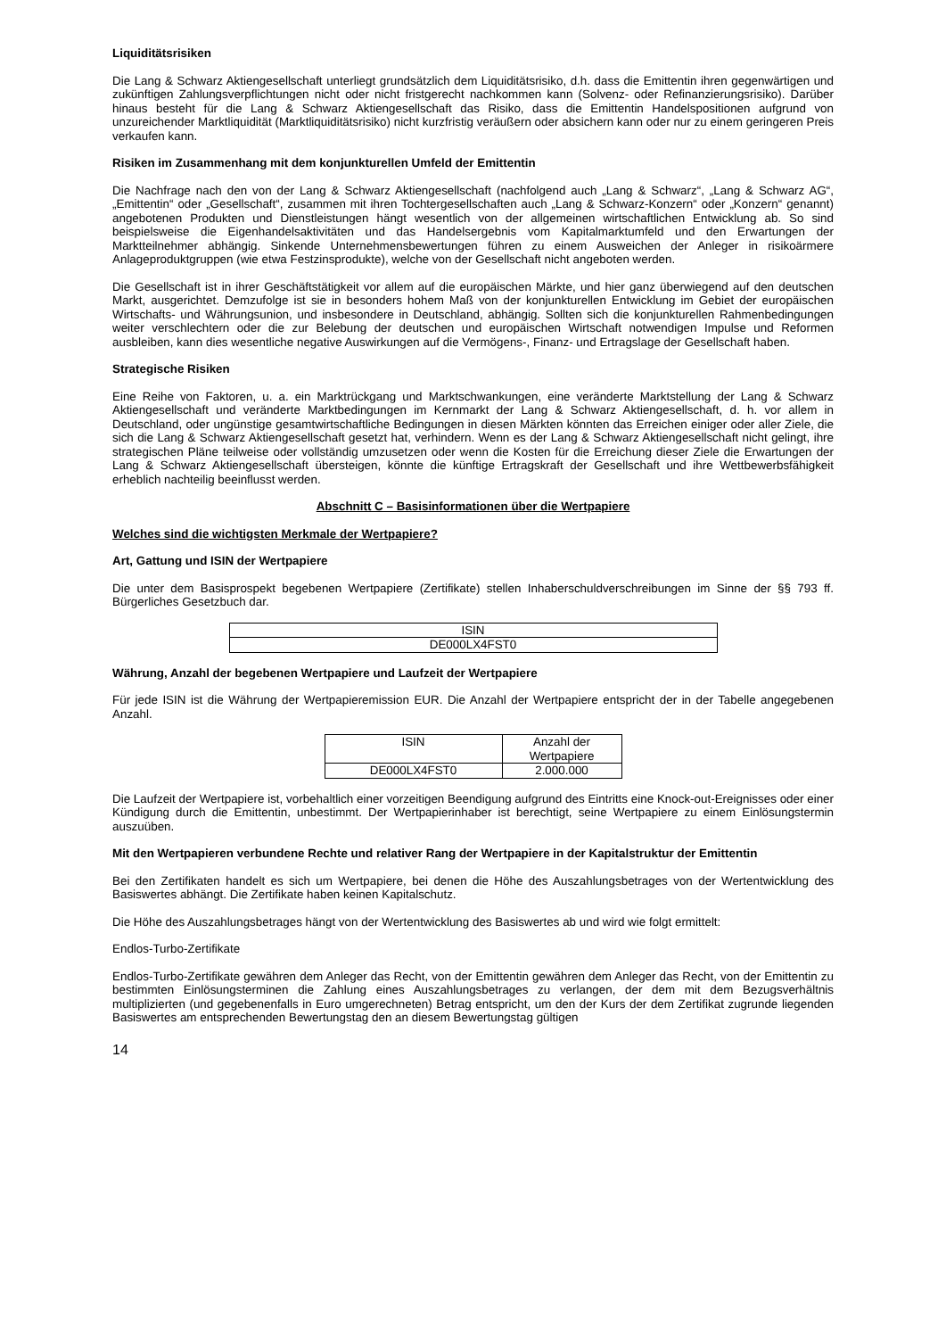Liquiditätsrisiken
Die Lang & Schwarz Aktiengesellschaft unterliegt grundsätzlich dem Liquiditätsrisiko, d.h. dass die Emittentin ihren gegenwärtigen und zukünftigen Zahlungsverpflichtungen nicht oder nicht fristgerecht nachkommen kann (Solvenz- oder Refinanzierungsrisiko). Darüber hinaus besteht für die Lang & Schwarz Aktiengesellschaft das Risiko, dass die Emittentin Handelspositionen aufgrund von unzureichender Marktliquidität (Marktliquiditätsrisiko) nicht kurzfristig veräußern oder absichern kann oder nur zu einem geringeren Preis verkaufen kann.
Risiken im Zusammenhang mit dem konjunkturellen Umfeld der Emittentin
Die Nachfrage nach den von der Lang & Schwarz Aktiengesellschaft (nachfolgend auch „Lang & Schwarz“, „Lang & Schwarz AG“, „Emittentin“ oder „Gesellschaft“, zusammen mit ihren Tochtergesellschaften auch „Lang & Schwarz-Konzern“ oder „Konzern“ genannt) angebotenen Produkten und Dienstleistungen hängt wesentlich von der allgemeinen wirtschaftlichen Entwicklung ab. So sind beispielsweise die Eigenhandelsaktivitäten und das Handelsergebnis vom Kapitalmarktumfeld und den Erwartungen der Marktteilnehmer abhängig. Sinkende Unternehmensbewertungen führen zu einem Ausweichen der Anleger in risikoärmere Anlageproduktgruppen (wie etwa Festzinsprodukte), welche von der Gesellschaft nicht angeboten werden.
Die Gesellschaft ist in ihrer Geschäftstätigkeit vor allem auf die europäischen Märkte, und hier ganz überwiegend auf den deutschen Markt, ausgerichtet. Demzufolge ist sie in besonders hohem Maß von der konjunkturellen Entwicklung im Gebiet der europäischen Wirtschafts- und Währungsunion, und insbesondere in Deutschland, abhängig. Sollten sich die konjunkturellen Rahmenbedingungen weiter verschlechtern oder die zur Belebung der deutschen und europäischen Wirtschaft notwendigen Impulse und Reformen ausbleiben, kann dies wesentliche negative Auswirkungen auf die Vermögens-, Finanz- und Ertragslage der Gesellschaft haben.
Strategische Risiken
Eine Reihe von Faktoren, u. a. ein Marktrückgang und Marktschwankungen, eine veränderte Marktstellung der Lang & Schwarz Aktiengesellschaft und veränderte Marktbedingungen im Kernmarkt der Lang & Schwarz Aktiengesellschaft, d. h. vor allem in Deutschland, oder ungünstige gesamtwirtschaftliche Bedingungen in diesen Märkten könnten das Erreichen einiger oder aller Ziele, die sich die Lang & Schwarz Aktiengesellschaft gesetzt hat, verhindern. Wenn es der Lang & Schwarz Aktiengesellschaft nicht gelingt, ihre strategischen Pläne teilweise oder vollständig umzusetzen oder wenn die Kosten für die Erreichung dieser Ziele die Erwartungen der Lang & Schwarz Aktiengesellschaft übersteigen, könnte die künftige Ertragskraft der Gesellschaft und ihre Wettbewerbsfähigkeit erheblich nachteilig beeinflusst werden.
Abschnitt C – Basisinformationen über die Wertpapiere
Welches sind die wichtigsten Merkmale der Wertpapiere?
Art, Gattung und ISIN der Wertpapiere
Die unter dem Basisprospekt begebenen Wertpapiere (Zertifikate) stellen Inhaberschuldverschreibungen im Sinne der §§ 793 ff. Bürgerliches Gesetzbuch dar.
| ISIN |
| DE000LX4FST0 |
Währung, Anzahl der begebenen Wertpapiere und Laufzeit der Wertpapiere
Für jede ISIN ist die Währung der Wertpapieremission EUR. Die Anzahl der Wertpapiere entspricht der in der Tabelle angegebenen Anzahl.
| ISIN | Anzahl der Wertpapiere |
| DE000LX4FST0 | 2.000.000 |
Die Laufzeit der Wertpapiere ist, vorbehaltlich einer vorzeitigen Beendigung aufgrund des Eintritts eine Knock-out-Ereignisses oder einer Kündigung durch die Emittentin, unbestimmt. Der Wertpapierinhaber ist berechtigt, seine Wertpapiere zu einem Einlösungstermin auszuüben.
Mit den Wertpapieren verbundene Rechte und relativer Rang der Wertpapiere in der Kapitalstruktur der Emittentin
Bei den Zertifikaten handelt es sich um Wertpapiere, bei denen die Höhe des Auszahlungsbetrages von der Wertentwicklung des Basiswertes abhängt. Die Zertifikate haben keinen Kapitalschutz.
Die Höhe des Auszahlungsbetrages hängt von der Wertentwicklung des Basiswertes ab und wird wie folgt ermittelt:
Endlos-Turbo-Zertifikate
Endlos-Turbo-Zertifikate gewähren dem Anleger das Recht, von der Emittentin gewähren dem Anleger das Recht, von der Emittentin zu bestimmten Einlösungsterminen die Zahlung eines Auszahlungsbetrages zu verlangen, der dem mit dem Bezugsverhältnis multiplizierten (und gegebenenfalls in Euro umgerechneten) Betrag entspricht, um den der Kurs der dem Zertifikat zugrunde liegenden Basiswertes am entsprechenden Bewertungstag den an diesem Bewertungstag gültigen
14